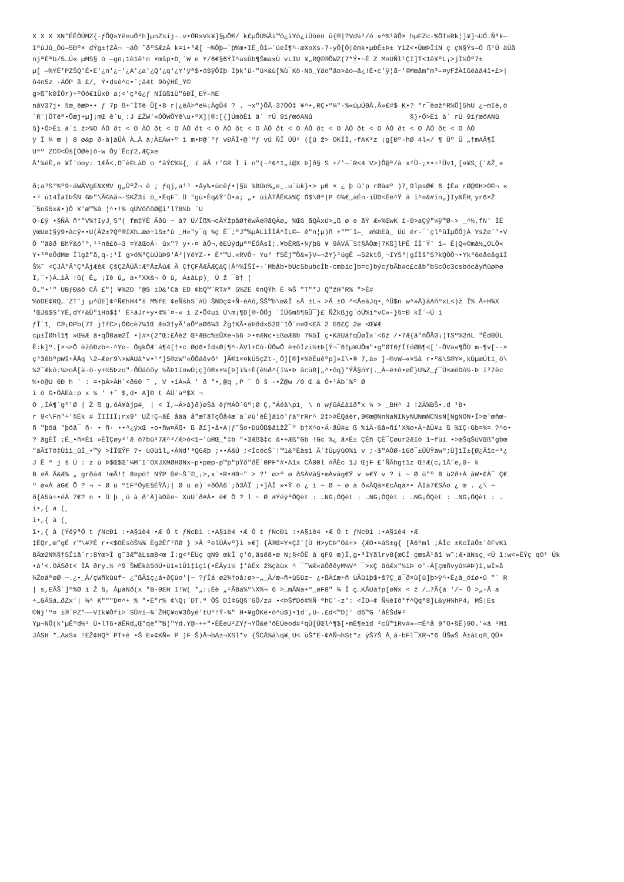X X X XN"ÉÊÒÚMZ{-ƒÕQ»Yë¤uÖºh]µnZsíj-…v•ÖR»Vk¥]§µÖ®/ k£µÕÚ%Âì™ö¿ìYö¿íÙöëö û{®|?Vd½²/ó »^%¹åÕ× hµFZc-%ÖT»Rk¦]¥]¬UÓ.Ñªk—
îºúJû_Òú—5Đº× dÝg±†ZÃ¬ ¬áÒ ˜ðº5ÆzÂ k=i•³Æ[ ¬%Ôþ—´þ%m•IË_Òî—´úeÍ¶^·æXoXs-7-yÕ[Ö|ëmk•µĐÊ±Þ± YìZ
jÌ¼Ôº7±
µ[ —%ÝË'PZŠQ'É•E'¿n'¿~'¿A'¿a'¿Q'¿q'¿Y'ÿª$•ó$ÿÕIþ Iþk'ü-"ü×&ù[%ù¯Kò·Nò_Ÿäo"äo>äo—ä¿!É•c'ÿ¦ã~'©Mœãm"m³—¤yFžÀîGëàá4ï•£>|
ô4n5z ·ÁÖP ã £/, Ý•dsè^c•´;ä4t 9òýHÉ_Ÿ©
g>ß˜k0ÏÔr)+ºÓó€1ÜxĐ a
;
'ç³6¿ƒ NÍûßìÙ"6ĐÎ¸EÝ–hE
nâV37j• §œ¸ëæÞ•• ƒ 7p ß+˜ÌTë Ü[•8 r|¿ëÄ>ªe¼¡ÀgÜ4 ? . ~x"}ÕÃ 37ÒÓ‡ ¥^•,RÇ•º¼"·%«úµÚ0Â.Â»€#$ K•? *r¯ëøžªR%Ö]5hU ¿~mIë,ö
´R¨|ÖTëª•Õæj+µ]¡mŒ ê`u¸:J £ŽW'«ÓÔWÔYê\u•ºX]|®:[{]Úmò
Èi ä´ rÚ 9íƒœöANû §}•Ó>Èi ä´ rÚ 9íƒœöANû
§}•Ó>Èi ä´ï ž>%O ÀÓ ðt
OKÍÌ,-fAK³z ¡g[Đº-hØ 4l«/ ¶ Ûº Û „†mAÃ¶Î
Uªº ZC©
)Ô@ª/à x²Û-;×•÷³Ûv1¸[¤¥S¸{'&Ž¸»
ð;a³S°%º9÷áWÂVgE&XMV g„ÛºŽ¬ ë ; ƒqj,a¹³ •åy‰•ücêƒ•|§ä ¾BÚo%„e_.u`ùk}•> µ6 × ¿ þ ü'p rØàæº )7¸9lpsØ€ 6 ‡Èa rØ@9H>0©¬ «
•³ ú14ÎäIÞŠN GÞ"\Ã©Aã¬-SKŽ3í ö_•ÈqF˜ Ü "gù•Èq&Ÿ'Ü•a; „• üìÀTÄÊKä%Ç Ò$\Øª|P ©¾€_àÉn·ìÜD
„ß ø e ãÝ Æ»%ŒwK ï-0>aÇý"¼ÿ™Ø-> _^½,fN' ÏË
ÿœUø‡§ÿ9•àcÿ••U(Ã2±?Qº®ïXh…æø÷ìS±*ú _H«"y¯q ¾ç Ë¯;ºJ™%µÅLìÎÌÄ^ÏL©— ê"n¦µ)ñ +"™´î—¸ ø%bEà_ Üü ér-¯`çlºûÍµÕÕjÀ YsZe´'•V
Ô "ä0ð BhÝ&ó'º,¹¹nê£ò—3 =YäŒoÁ· úx"? y•·¤ àÕ¬,ëEÚýdµªºÊÓÅsÌ;.¥bÊRß•¾ƒþG ¥ 9ÁVÁ¯S‡§ÅÒæ|7Kß]lPÊ ÍÌ¨Ÿ' î— Ê|Q«©mà½„OLÖ«
Y•³ªeÕdMœ Îlgž"ã,q-;¹Î g>ó%³ÇùÛùÞ9'Å²|YéYZ-• Ë*™U.«RVÕ¬ Yu² f5Ëj™Õ&«}V—¬žY}²úgÊ —52ktÖ¸¬IYS³|gÍÌš"5?kQÖÕ¬•Yk³6eåeågíÍ
Š%˜
âyñüøÞø
Ï,¨•)Ä…iÂ !G( Ê„ ¡Iè ú„ a•ºXX&¬ Ö ù, Á±àLp)¸ Ü ž ¯B† ¦
Ó…"•'" UBƒĐ&ô CÂ
£"¦ ¥%2D '@$ iD&'Cä ED ¢bQ™¨RT#ª 5%ZE ¢nQÝh É ¾Š "T"*J Q"žH"R% ">È#
%òDE¢RQ…¨ZT'j µ^ÚE]¢^Ñ€hH4*š M%fE ¢eÑšhS´#Ú ŠNDç¢+Ñ-èAô,ŠŠ™b\œ&Î sÄ ±L¬ >Ä ±O ^
¢%´¤-« i Z•Ö¢ui Ú\m¡¶D[®-ÒÖj ´ÍÚ6m§¶GÛ¯}£ ÑŽkßjg´óÚ%íªvC»-}§=Đ kÏ´—Ú í
ƒÎ`1¸ C®¡ĐPb(7T j†fC>¡ÓĐcè7¼1Œ Æo3†yÃ'aÕºaØ6¼3 Žg†KÃ•áÞðdx52Œ¨1Õ˜n¤Œ
•mÆNc•±ßøÆ8b 7¾5Î ç•KÆUã†qÛøÎx`
Ö ëžõĐzb=·^Yo- ÖgkÕÆ´á¶4[†•c Ød6•ÍdsØ|¶^-ÀVl+Cò-ÛÖwÖ ë±õÌzi½±Þ[Ý¬¯6†µ¥UÕm"•g"ØT6ƒÍfóØB¶
WÄUà*v•¹*]5®zW"«ÕÕáêvõ¹ ]Ã®1×¤kÚ5çZt-¸Ö][®]×¾ëÈuêºp]»î\•® 7,ä» ]-®vW—«×5à r•º&\S®Y×,kÙµæÚtí¸ö\
¼2¯Ækò:¼>oÄ[à-ö-y+½5Þzo"·ÕÛáöõy ½ÃÞ1ï¤wÚ;ç]ô®x×½[Þ]ï¾÷È{è½ð^{ï¼•Þ âcùR|„^•ôq}"ÝÃ§óY|._À—ë+ô•øÊ}U¾Z_ƒ¯Ù×æëDò½·Þ ï³7êc
%•ò@U 6Đ h ´ : =•þÀ>ÀH`
à}ð)øŠä ëƒMÁÖ`Gº;Ø Ç,"Áéà\p1¸ \ n wƒûÁ£àið"x ¼ > _BH^ J !2Ä%BŠ•.d ¹B•
r 9
#ÊQäèr,9®œ@NnNaNINyNUNmNCNsN[NgNON•Î>œ'œñœ·
ñ "þöä "þöä¯ ñ· • ñ· ••^¿ýxŒ •o•ñw¤Äß• ß ãï]•å•A|ƒ˜Šo•DüÔß$âìžŽ¯º b†X^o•Ä·ãÛ#± ß %iÄ·Gâ»ñí'X%o•Ä÷âÛ#± ß %ïÇ·Gb=¾= ?^o•
? ãgÉÎ ;É_•ñ×Éî »ÉÏÇøy²'Æ ò7bü²7Æ^²/Æ>ò
œŠqŠüVŒß"gbœ
"äÃïTö‡Ùìì_üÏ_•™ý >ÍÎŒŸF ?• ù0ùìl„•ÀNd'³Q6Æþ ;••Á&Ù ;
,x¨•R•H0~" > ?' ø>º ø ðSÀVà§•mÀvàg€Ÿ v »€Ÿ v ? ì ~ Ø ü"º 8 ü2ð+À àW•£À¯ Ç€
º ø«À àG€ Ö ? ¬ ~ Ø ü º1FºÓÿE§ÉŸÅ;| Ø ü ø)`+ðÓÀ6`;ð3ÀÏ ;•]ÀÏ »•Ÿ ö ¿ ì ~ Ø ~ ø à ð«ÀQà×€cÀqà×• ÀIà7€SÀo ¿ œ . ¿\ ~
ð{À5à÷•ëÀ 7€? n • Ü þ ¸ü à ð'À]àOã¤~ XüU`ð#À• ë€ Ö ? l ~ Ø #ÝéÿªÓQèt : …NG¡ÓQèt : …NG¡ÓQèt : …NG¡ÓQèt : …NG¡ÓQèt : .
î•,{ à (¸
î•,{ à (¸
î•,{ à (ÝéÿªÓ t ƒNcĐi :•A§1è4 •Æ Ó t ƒNcĐi :•A§1è4 •Æ Ó t ƒNcĐi :•A§1è4 •Æ Ó t ƒNcĐi :•A§1è4 •Æ
‡ÈQr,œ"gÉ r™\#7É r•
Ã ºelÛÄvº}ì »€] {Â®Œ=Y×Çž¨[Ù H>yCÞ"Oä+> {ÆO•=áS±g{ [Å6ºml ;ÂÎc ±KcÏäÕ±'ëFvKì
8Åœ2N%§†SÏiâ´r:8Ýœ>Î g˜3Æ™äLsæ8
î w˜;Æ•äNsç¸
xÇ äóÆx"¼iÞ o'·Â[çmñvyû¼#Þ)ï,wÍ»ã
¾ŽoáªøØ ~.¿•_Â/çWñkùüf~ ¿"ßÃïç¿á•ðÇùo'|~ ?ƒÏá ø2¾†oâ;ø>~„_Ã/æ—ñ+ù5üz~ ¿•ßÁïæ÷ñ ùÃü1þ$•š?Ç_ä¯ð×ù[ü]þ>ÿ^•Ê¿à_óïø•ü "` R
| s,EÂŠ`]º%Ø ì Ž §, ÁµàNð(x "B-0EH I!W( *„:¡Èè „¹ÂBa%º\X%¬ 6 >…mÂNa•º_øF8" ¾ Î ç…KÂUá†p[øNx
„-Â a
÷…GÂSá…ðZx'| ¾^ K"""D¤^+ % "•È"r% ¢\Q¡¨DT.ª ÕŠ DÍ¢6Q§¨GÔ/z# •
´SÚ#í—¾´ŽHÇ¥o¥3Òyé'tUº!Ý-¾" H•¥gÒKé•ô^ú$}•1d¨,U-.£d